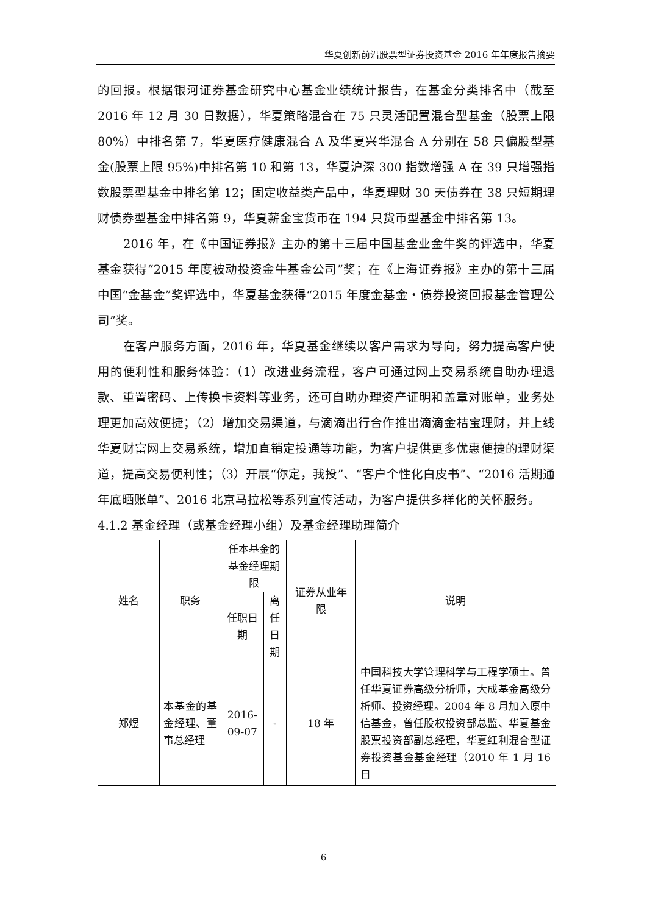华夏创新前沿股票型证券投资基金 2016 年年度报告摘要
的回报。根据银河证券基金研究中心基金业绩统计报告，在基金分类排名中（截至 2016 年 12 月 30 日数据），华夏策略混合在 75 只灵活配置混合型基金（股票上限 80%）中排名第 7，华夏医疗健康混合 A 及华夏兴华混合 A 分别在 58 只偏股型基金(股票上限 95%)中排名第 10 和第 13，华夏沪深 300 指数增强 A 在 39 只增强指数股票型基金中排名第 12；固定收益类产品中，华夏理财 30 天债券在 38 只短期理财债券型基金中排名第 9，华夏薪金宝货币在 194 只货币型基金中排名第 13。
2016 年，在《中国证券报》主办的第十三届中国基金业金牛奖的评选中，华夏基金获得“2015 年度被动投资金牛基金公司”奖；在《上海证券报》主办的第十三届中国“金基金”奖评选中，华夏基金获得“2015 年度金基金・债券投资回报基金管理公司”奖。
在客户服务方面，2016 年，华夏基金继续以客户需求为导向，努力提高客户使用的便利性和服务体验：（1）改进业务流程，客户可通过网上交易系统自助办理退款、重置密码、上传换卡资料等业务，还可自助办理资产证明和盖章对账单，业务处理更加高效便捷；（2）增加交易渠道，与滴滴出行合作推出滴滴金桔宝理财，并上线华夏财富网上交易系统，增加直销定投通等功能，为客户提供更多优惠便捷的理财渠道，提高交易便利性；（3）开展“你定，我投”、“客户个性化白皮书”、“2016 活期通年底晒账单”、2016 北京马拉松等系列宣传活动，为客户提供多样化的关怀服务。
4.1.2 基金经理（或基金经理小组）及基金经理助理简介
| 姓名 | 职务 | 任本基金的基金经理期限 | | 证券从业年限 | 说明 |
| --- | --- | --- | --- | --- | --- |
| | | 任职日期 | 离任日期 | | |
| 郑煜 | 本基金的基金经理、董事总经理 | 2016-09-07 | - | 18 年 | 中国科技大学管理科学与工程学硕士。曾任华夏证券高级分析师，大成基金高级分析师、投资经理。2004 年 8 月加入原中信基金，曾任股权投资部总监、华夏基金股票投资部副总经理，华夏红利混合型证券投资基金基金经理（2010 年 1 月 16 日 |
6